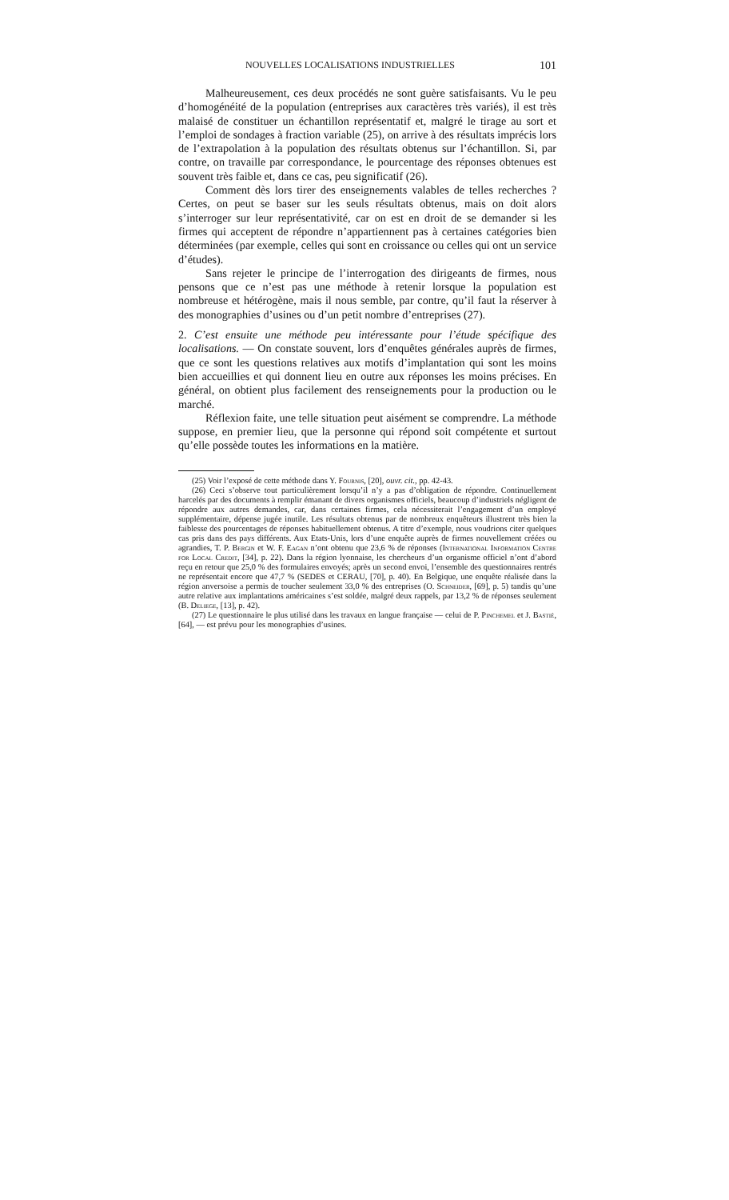NOUVELLES LOCALISATIONS INDUSTRIELLES 101
Malheureusement, ces deux procédés ne sont guère satisfaisants. Vu le peu d’homogénéité de la population (entreprises aux caractères très variés), il est très malaisé de constituer un échantillon représentatif et, malgré le tirage au sort et l’emploi de sondages à fraction variable (25), on arrive à des résultats imprécis lors de l’extrapolation à la population des résultats obtenus sur l’échantillon. Si, par contre, on travaille par correspondance, le pourcentage des réponses obtenues est souvent très faible et, dans ce cas, peu significatif (26).
Comment dès lors tirer des enseignements valables de telles recherches ? Certes, on peut se baser sur les seuls résultats obtenus, mais on doit alors s’interroger sur leur représentativité, car on est en droit de se demander si les firmes qui acceptent de répondre n’appartiennent pas à certaines catégories bien déterminées (par exemple, celles qui sont en croissance ou celles qui ont un service d’études).
Sans rejeter le principe de l’interrogation des dirigeants de firmes, nous pensons que ce n’est pas une méthode à retenir lorsque la population est nombreuse et hétérogène, mais il nous semble, par contre, qu’il faut la réserver à des monographies d’usines ou d’un petit nombre d’entreprises (27).
2. C’est ensuite une méthode peu intéressante pour l’étude spécifique des localisations. — On constate souvent, lors d’enquêtes générales auprès de firmes, que ce sont les questions relatives aux motifs d’implantation qui sont les moins bien accueillies et qui donnent lieu en outre aux réponses les moins précises. En général, on obtient plus facilement des renseignements pour la production ou le marché.
Réflexion faite, une telle situation peut aisément se comprendre. La méthode suppose, en premier lieu, que la personne qui répond soit compétente et surtout qu’elle possède toutes les informations en la matière.
(25) Voir l’exposé de cette méthode dans Y. Fournis, [20], ouvr. cit., pp. 42-43.
(26) Ceci s’observe tout particulièrement lorsqu’il n’y a pas d’obligation de répondre. Continuellement harcelés par des documents à remplir émanant de divers organismes officiels, beaucoup d’industriels négligent de répondre aux autres demandes, car, dans certaines firmes, cela nécessiterait l’engagement d’un employé supplémentaire, dépense jugée inutile. Les résultats obtenus par de nombreux enquêteurs illustrent très bien la faiblesse des pourcentages de réponses habituellement obtenus. A titre d’exemple, nous voudrions citer quelques cas pris dans des pays différents. Aux Etats-Unis, lors d’une enquête auprès de firmes nouvellement créées ou agrandies, T. P. Bergin et W. F. Eagan n’ont obtenu que 23,6 % de réponses (International Information Centre for Local Credit, [34], p. 22). Dans la région lyonnaise, les chercheurs d’un organisme officiel n’ont d’abord reçu en retour que 25,0 % des formulaires envoyés; après un second envoi, l’ensemble des questionnaires rentrés ne représentait encore que 47,7 % (SEDES et CERAU, [70], p. 40). En Belgique, une enquête réalisée dans la région anversoise a permis de toucher seulement 33,0 % des entreprises (O. Schneider, [69], p. 5) tandis qu’une autre relative aux implantations américaines s’est soldée, malgré deux rappels, par 13,2 % de réponses seulement (B. Deliege, [13], p. 42).
(27) Le questionnaire le plus utilisé dans les travaux en langue française — celui de P. Pinchemel et J. Bastié, [64], — est prévu pour les monographies d’usines.